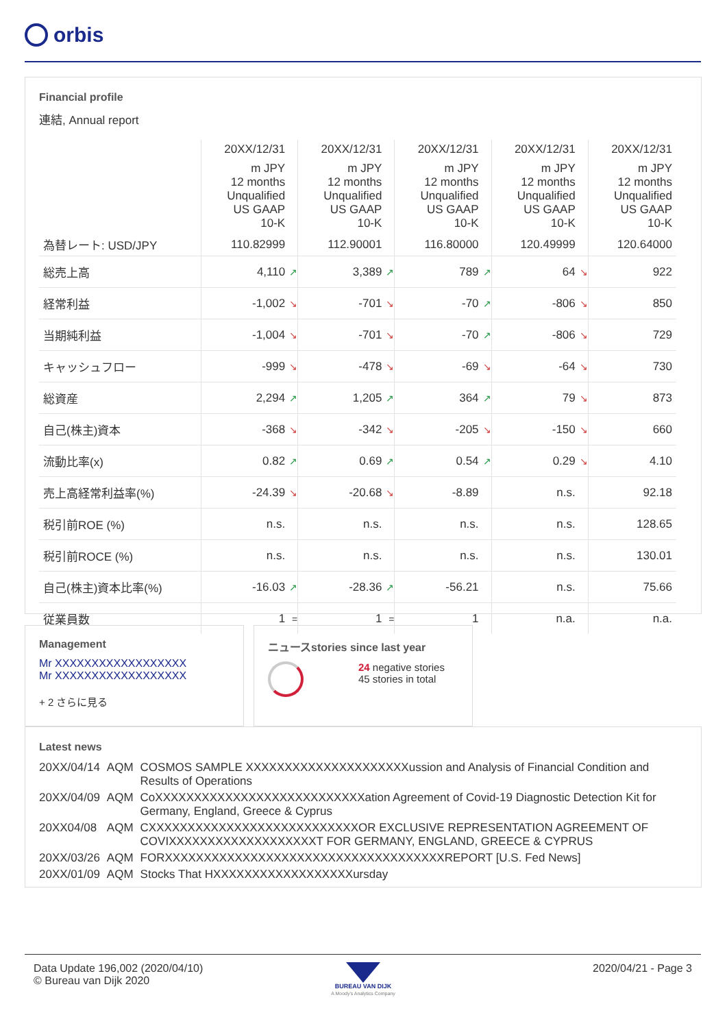orbis
Financial profile
連結, Annual report
| | 20XX/12/31 | | 20XX/12/31 | | 20XX/12/31 | | 20XX/12/31 | | 20XX/12/31 |
| | m JPY 12 months Unqualified US GAAP 10-K | | m JPY 12 months Unqualified US GAAP 10-K | | m JPY 12 months Unqualified US GAAP 10-K | | m JPY 12 months Unqualified US GAAP 10-K | | m JPY 12 months Unqualified US GAAP 10-K |
| 為替レート: USD/JPY | 110.82999 | | 112.90001 | | 116.80000 | | 120.49999 | | 120.64000 |
| 総売上高 | 4,110 | ↗ | 3,389 | ↗ | 789 | ↗ | 64 | ↘ | 922 |
| 経常利益 | -1,002 | ↘ | -701 | ↘ | -70 | ↗ | -806 | ↘ | 850 |
| 当期純利益 | -1,004 | ↘ | -701 | ↘ | -70 | ↗ | -806 | ↘ | 729 |
| キャッシュフロー | -999 | ↘ | -478 | ↘ | -69 | ↘ | -64 | ↘ | 730 |
| 総資産 | 2,294 | ↗ | 1,205 | ↗ | 364 | ↗ | 79 | ↘ | 873 |
| 自己(株主)資本 | -368 | ↘ | -342 | ↘ | -205 | ↘ | -150 | ↘ | 660 |
| 流動比率(x) | 0.82 | ↗ | 0.69 | ↗ | 0.54 | ↗ | 0.29 | ↘ | 4.10 |
| 売上高経常利益率(%) | -24.39 | ↘ | -20.68 | ↘ | -8.89 | | n.s. | | 92.18 |
| 税引前ROE (%) | n.s. | | n.s. | | n.s. | | n.s. | | 128.65 |
| 税引前ROCE (%) | n.s. | | n.s. | | n.s. | | n.s. | | 130.01 |
| 自己(株主)資本比率(%) | -16.03 | ↗ | -28.36 | ↗ | -56.21 | | n.s. | | 75.66 |
| 従業員数 | 1 | = | 1 | = | 1 | | n.a. | | n.a. |
Management
Mr XXXXXXXXXXXXXXXXXX
Mr XXXXXXXXXXXXXXXXXX
+ 2 さらに見る
ニュースstories since last year
24 negative stories
45 stories in total
Latest news
| 20XX/04/14 | AQM | COSMOS SAMPLE XXXXXXXXXXXXXXXXXXXXXussion and Analysis of Financial Condition and Results of Operations |
| 20XX/04/09 | AQM | CoXXXXXXXXXXXXXXXXXXXXXXXXXXXation Agreement of Covid-19 Diagnostic Detection Kit for Germany, England, Greece & Cyprus |
| 20XX04/08 | AQM | CXXXXXXXXXXXXXXXXXXXXXXXXXXXOR EXCLUSIVE REPRESENTATION AGREEMENT OF COVIXXXXXXXXXXXXXXXXXXXT FOR GERMANY, ENGLAND, GREECE & CYPRUS |
| 20XX/03/26 | AQM | FORXXXXXXXXXXXXXXXXXXXXXXXXXXXXXXXXXXXXREPORT [U.S. Fed News] |
| 20XX/01/09 | AQM | Stocks That HXXXXXXXXXXXXXXXXXXursday |
Data Update 196,002 (2020/04/10)
© Bureau van Dijk 2020
BUREAU VAN DIJK
A Moody's Analytics Company
2020/04/21 - Page 3